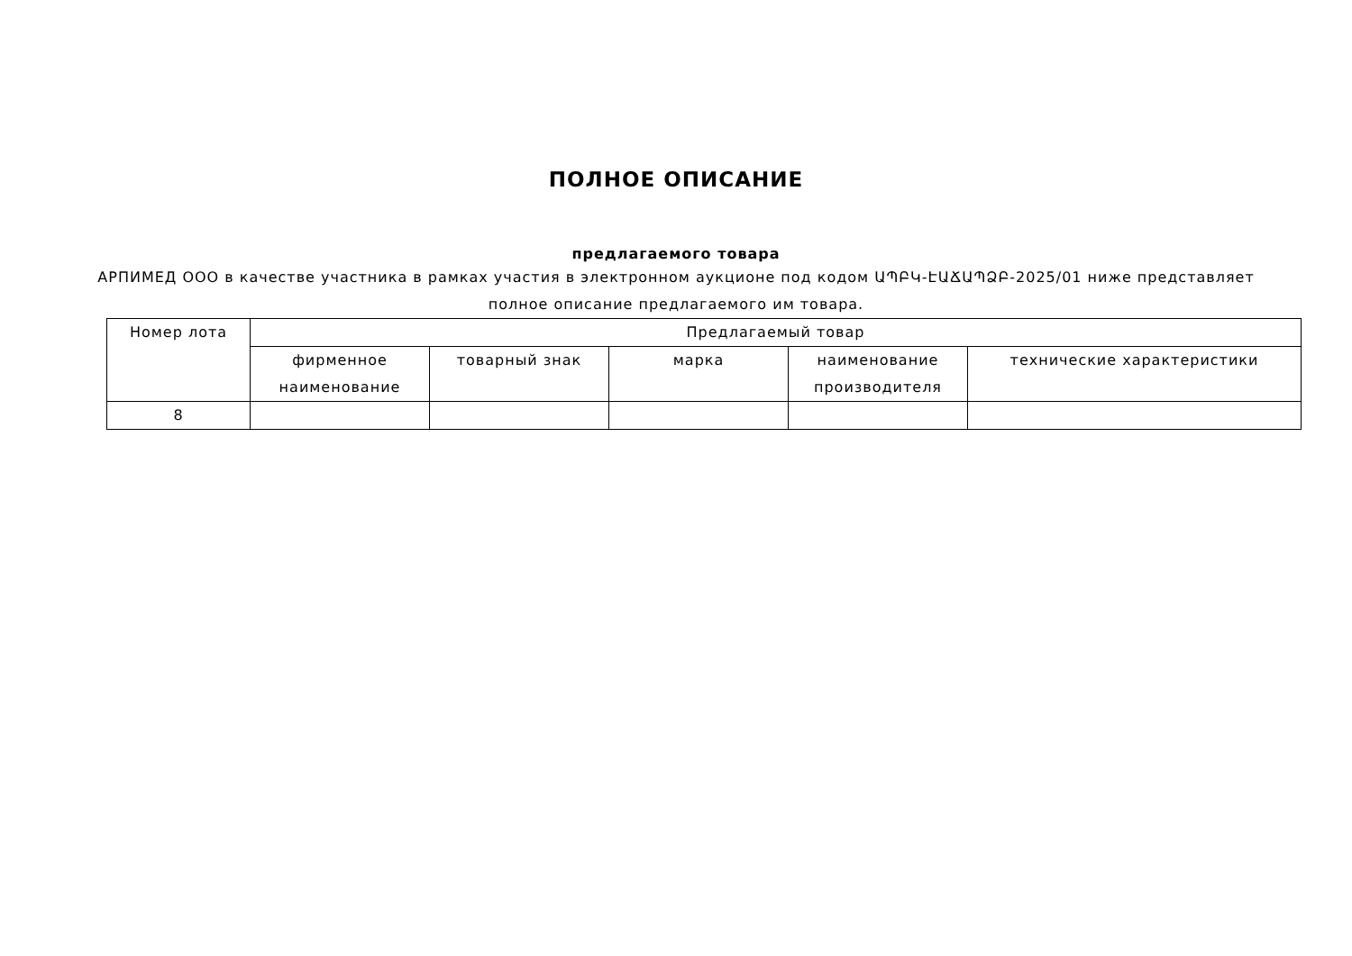ПОЛНОЕ ОПИСАНИЕ
предлагаемого товара
АРПИМЕД ООО в качестве участника в рамках участия в электронном аукционе под кодом ԱՊԲԿ-ԷԱՃԱՊՁԲ-2025/01 ниже представляет полное описание предлагаемого им товара.
| Номер лота | Предлагаемый товар | | | | |
| --- | --- | --- | --- | --- | --- |
| | фирменное наименование | товарный знак | марка | наименование производителя | технические характеристики |
| 8 | | | | | |